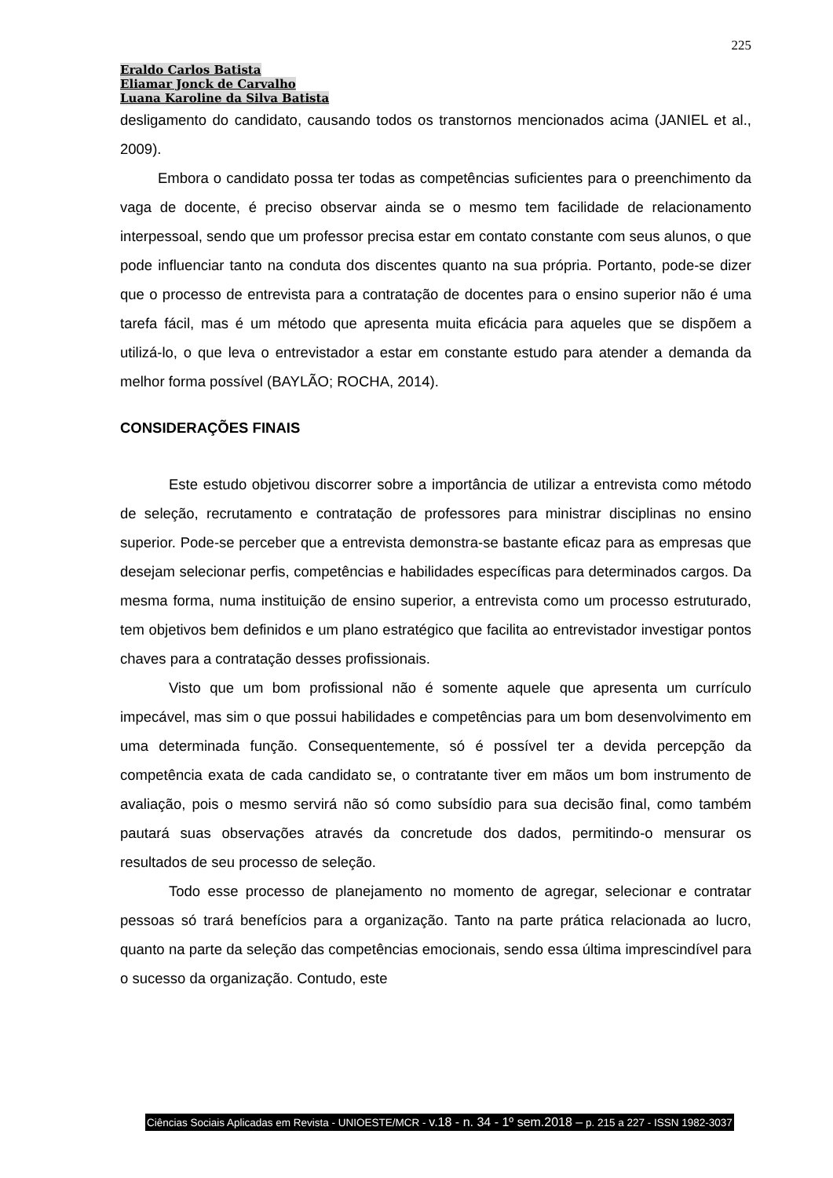225
Eraldo Carlos Batista
Eliamar Jonck de Carvalho
Luana Karoline da Silva Batista
desligamento do candidato, causando todos os transtornos mencionados acima (JANIEL et al., 2009).
Embora o candidato possa ter todas as competências suficientes para o preenchimento da vaga de docente, é preciso observar ainda se o mesmo tem facilidade de relacionamento interpessoal, sendo que um professor precisa estar em contato constante com seus alunos, o que pode influenciar tanto na conduta dos discentes quanto na sua própria. Portanto, pode-se dizer que o processo de entrevista para a contratação de docentes para o ensino superior não é uma tarefa fácil, mas é um método que apresenta muita eficácia para aqueles que se dispõem a utilizá-lo, o que leva o entrevistador a estar em constante estudo para atender a demanda da melhor forma possível (BAYLÃO; ROCHA, 2014).
CONSIDERAÇÕES FINAIS
Este estudo objetivou discorrer sobre a importância de utilizar a entrevista como método de seleção, recrutamento e contratação de professores para ministrar disciplinas no ensino superior. Pode-se perceber que a entrevista demonstra-se bastante eficaz para as empresas que desejam selecionar perfis, competências e habilidades específicas para determinados cargos. Da mesma forma, numa instituição de ensino superior, a entrevista como um processo estruturado, tem objetivos bem definidos e um plano estratégico que facilita ao entrevistador investigar pontos chaves para a contratação desses profissionais.
Visto que um bom profissional não é somente aquele que apresenta um currículo impecável, mas sim o que possui habilidades e competências para um bom desenvolvimento em uma determinada função. Consequentemente, só é possível ter a devida percepção da competência exata de cada candidato se, o contratante tiver em mãos um bom instrumento de avaliação, pois o mesmo servirá não só como subsídio para sua decisão final, como também pautará suas observações através da concretude dos dados, permitindo-o mensurar os resultados de seu processo de seleção.
Todo esse processo de planejamento no momento de agregar, selecionar e contratar pessoas só trará benefícios para a organização. Tanto na parte prática relacionada ao lucro, quanto na parte da seleção das competências emocionais, sendo essa última imprescindível para o sucesso da organização. Contudo, este
Ciências Sociais Aplicadas em Revista - UNIOESTE/MCR - v.18 - n. 34 - 1º sem.2018 – p. 215 a 227 - ISSN 1982-3037